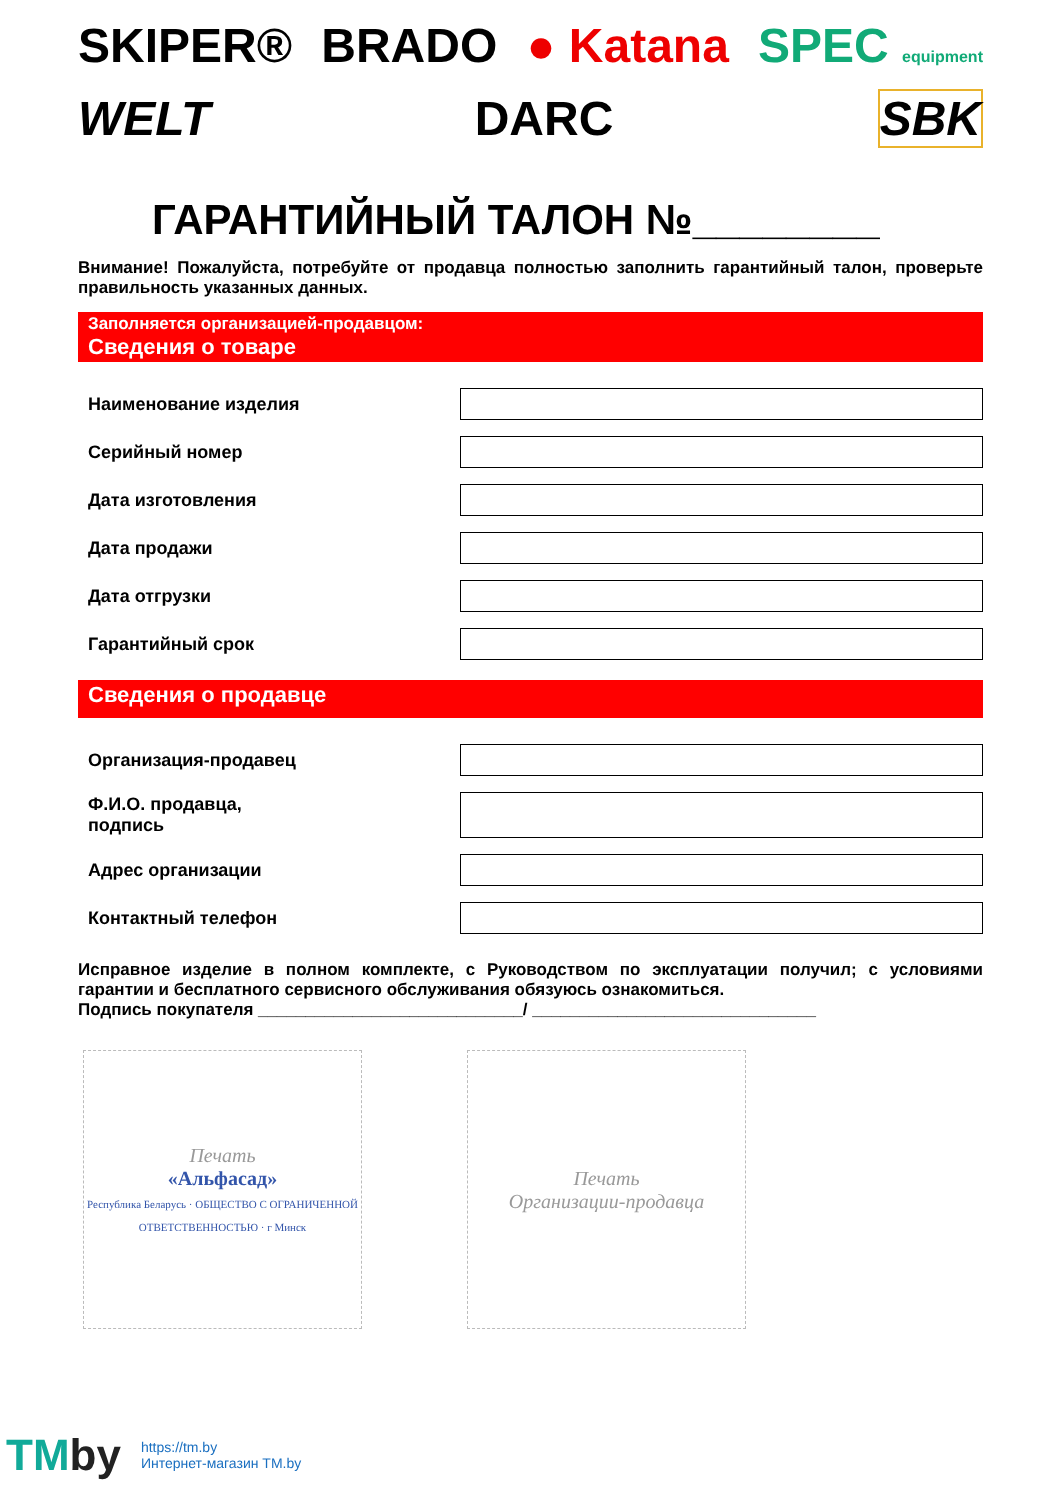SKIPER® BRADO ● Katana SPEC equipment WELT DARC SBK
ГАРАНТИЙНЫЙ ТАЛОН №________
Внимание! Пожалуйста, потребуйте от продавца полностью заполнить гарантийный талон, проверьте правильность указанных данных.
Заполняется организацией-продавцом:
Сведения о товаре
Наименование изделия
Серийный номер
Дата изготовления
Дата продажи
Дата отгрузки
Гарантийный срок
Сведения о продавце
Организация-продавец
Ф.И.О. продавца,
подпись
Адрес организации
Контактный телефон
Исправное изделие в полном комплекте, с Руководством по эксплуатации получил; с условиями гарантии и бесплатного сервисного обслуживания обязуюсь ознакомиться.
Подпись покупателя ____________________________/ ______________________________
Печать
«Альфасад»
Республика Беларусь · ОБЩЕСТВО С ОГРАНИЧЕННОЙ ОТВЕТСТВЕННОСТЬЮ · г Минск
Печать
Организации-продавца
TMby
https://tm.by
Интернет-магазин TM.by